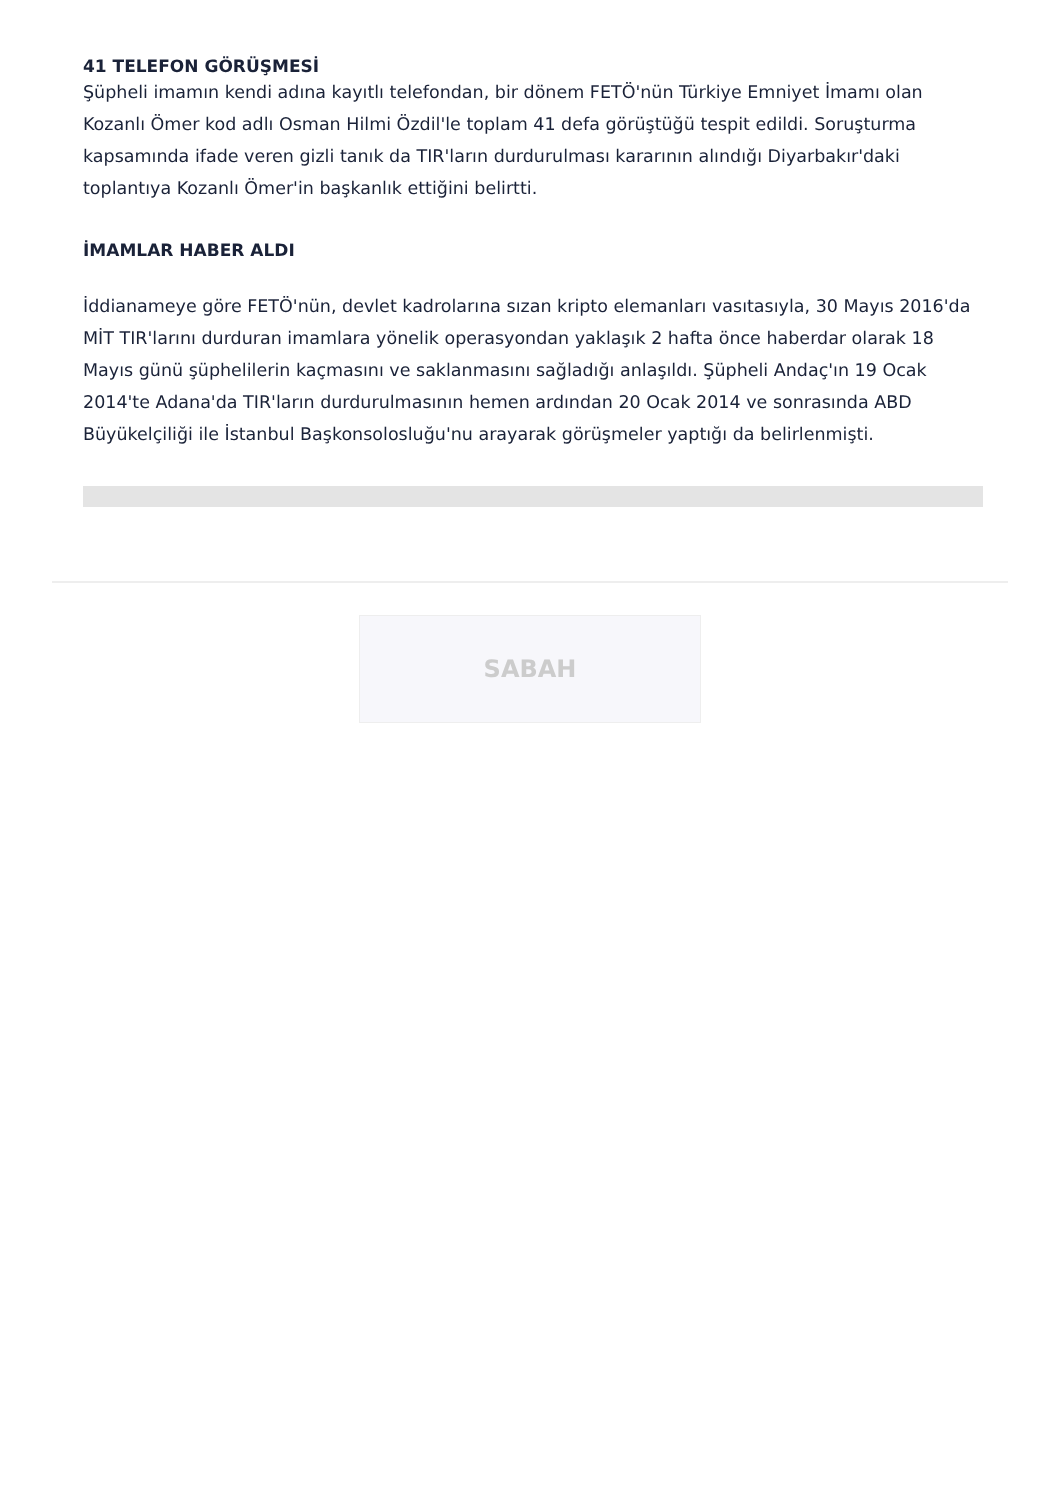41 TELEFON GÖRÜŞMESİ
Şüpheli imamın kendi adına kayıtlı telefondan, bir dönem FETÖ'nün Türkiye Emniyet İmamı olan Kozanlı Ömer kod adlı Osman Hilmi Özdil'le toplam 41 defa görüştüğü tespit edildi. Soruşturma kapsamında ifade veren gizli tanık da TIR'ların durdurulması kararının alındığı Diyarbakır'daki toplantıya Kozanlı Ömer'in başkanlık ettiğini belirtti.
İMAMLAR HABER ALDI
İddianameye göre FETÖ'nün, devlet kadrolarına sızan kripto elemanları vasıtasıyla, 30 Mayıs 2016'da MİT TIR'larını durduran imamlara yönelik operasyondan yaklaşık 2 hafta önce haberdar olarak 18 Mayıs günü şüphelilerin kaçmasını ve saklanmasını sağladığı anlaşıldı. Şüpheli Andaç'ın 19 Ocak 2014'te Adana'da TIR'ların durdurulmasının hemen ardından 20 Ocak 2014 ve sonrasında ABD Büyükelçiliği ile İstanbul Başkonsolosluğu'nu arayarak görüşmeler yaptığı da belirlenmişti.
SABAH